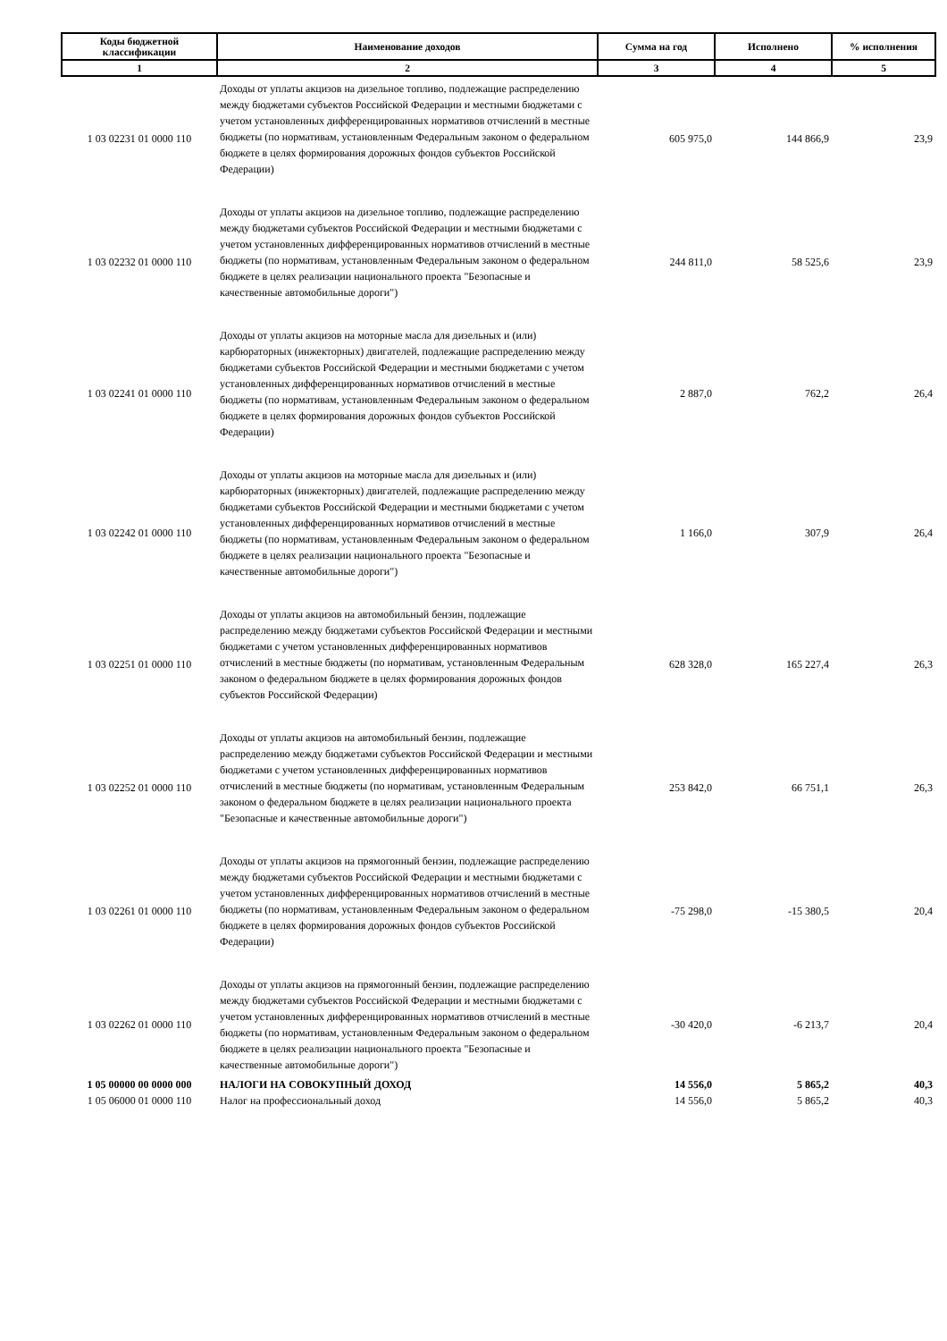| Коды бюджетной классификации | Наименование доходов | Сумма на год | Исполнено | % исполнения |
| --- | --- | --- | --- | --- |
| 1 | 2 | 3 | 4 | 5 |
| 1 03 02231 01 0000 110 | Доходы от уплаты акцизов на дизельное топливо, подлежащие распределению между бюджетами субъектов Российской Федерации и местными бюджетами с учетом установленных дифференцированных нормативов отчислений в местные бюджеты (по нормативам, установленным Федеральным законом о федеральном бюджете в целях формирования дорожных фондов субъектов Российской Федерации) | 605 975,0 | 144 866,9 | 23,9 |
| 1 03 02232 01 0000 110 | Доходы от уплаты акцизов на дизельное топливо, подлежащие распределению между бюджетами субъектов Российской Федерации и местными бюджетами с учетом установленных дифференцированных нормативов отчислений в местные бюджеты (по нормативам, установленным Федеральным законом о федеральном бюджете в целях реализации национального проекта "Безопасные и качественные автомобильные дороги") | 244 811,0 | 58 525,6 | 23,9 |
| 1 03 02241 01 0000 110 | Доходы от уплаты акцизов на моторные масла для дизельных и (или) карбюраторных (инжекторных) двигателей, подлежащие распределению между бюджетами субъектов Российской Федерации и местными бюджетами с учетом установленных дифференцированных нормативов отчислений в местные бюджеты (по нормативам, установленным Федеральным законом о федеральном бюджете в целях формирования дорожных фондов субъектов Российской Федерации) | 2 887,0 | 762,2 | 26,4 |
| 1 03 02242 01 0000 110 | Доходы от уплаты акцизов на моторные масла для дизельных и (или) карбюраторных (инжекторных) двигателей, подлежащие распределению между бюджетами субъектов Российской Федерации и местными бюджетами с учетом установленных дифференцированных нормативов отчислений в местные бюджеты (по нормативам, установленным Федеральным законом о федеральном бюджете в целях реализации национального проекта "Безопасные и качественные автомобильные дороги") | 1 166,0 | 307,9 | 26,4 |
| 1 03 02251 01 0000 110 | Доходы от уплаты акцизов на автомобильный бензин, подлежащие распределению между бюджетами субъектов Российской Федерации и местными бюджетами с учетом установленных дифференцированных нормативов отчислений в местные бюджеты (по нормативам, установленным Федеральным законом о федеральном бюджете в целях формирования дорожных фондов субъектов Российской Федерации) | 628 328,0 | 165 227,4 | 26,3 |
| 1 03 02252 01 0000 110 | Доходы от уплаты акцизов на автомобильный бензин, подлежащие распределению между бюджетами субъектов Российской Федерации и местными бюджетами с учетом установленных дифференцированных нормативов отчислений в местные бюджеты (по нормативам, установленным Федеральным законом о федеральном бюджете в целях реализации национального проекта "Безопасные и качественные автомобильные дороги") | 253 842,0 | 66 751,1 | 26,3 |
| 1 03 02261 01 0000 110 | Доходы от уплаты акцизов на прямогонный бензин, подлежащие распределению между бюджетами субъектов Российской Федерации и местными бюджетами с учетом установленных дифференцированных нормативов отчислений в местные бюджеты (по нормативам, установленным Федеральным законом о федеральном бюджете в целях формирования дорожных фондов субъектов Российской Федерации) | -75 298,0 | -15 380,5 | 20,4 |
| 1 03 02262 01 0000 110 | Доходы от уплаты акцизов на прямогонный бензин, подлежащие распределению между бюджетами субъектов Российской Федерации и местными бюджетами с учетом установленных дифференцированных нормативов отчислений в местные бюджеты (по нормативам, установленным Федеральным законом о федеральном бюджете в целях реализации национального проекта "Безопасные и качественные автомобильные дороги") | -30 420,0 | -6 213,7 | 20,4 |
| 1 05 00000 00 0000 000 | НАЛОГИ НА СОВОКУПНЫЙ ДОХОД | 14 556,0 | 5 865,2 | 40,3 |
| 1 05 06000 01 0000 110 | Налог на профессиональный доход | 14 556,0 | 5 865,2 | 40,3 |